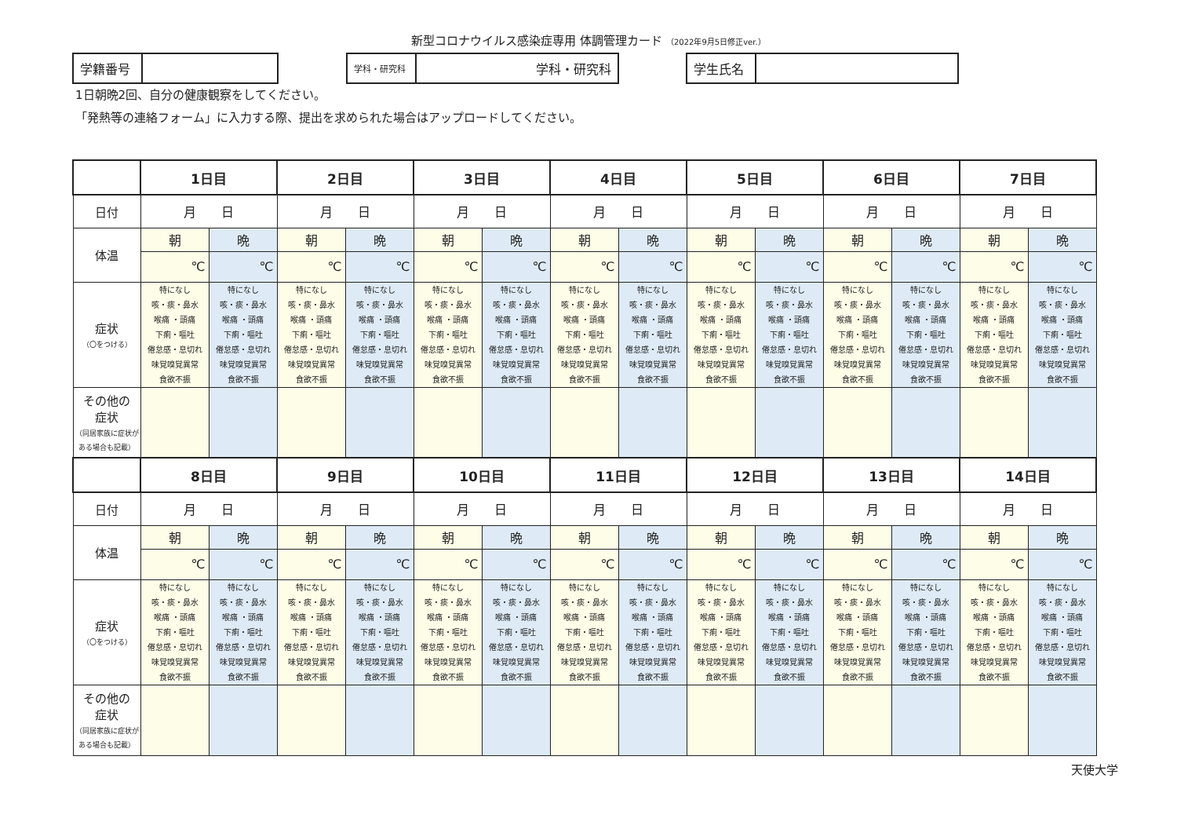新型コロナウイルス感染症専用 体調管理カード （2022年9月5日修正ver.）
| 学籍番号 | |
| 学科・研究科 | 学科・研究科 |
| 学生氏名 | |
1日朝晩2回、自分の健康観察をしてください。
「発熱等の連絡フォーム」に入力する際、提出を求められた場合はアップロードしてください。
| | 1日目 | | 2日目 | | 3日目 | | 4日目 | | 5日目 | | 6日目 | | 7日目 | |
| 日付 | 月 日 | | 月 日 | | 月 日 | | 月 日 | | 月 日 | | 月 日 | | 月 日 | |
| 体温 | 朝 | 晩 | 朝 | 晩 | 朝 | 晩 | 朝 | 晩 | 朝 | 晩 | 朝 | 晩 | 朝 | 晩 |
| | ℃ | ℃ | ℃ | ℃ | ℃ | ℃ | ℃ | ℃ | ℃ | ℃ | ℃ | ℃ | ℃ | ℃ |
| 症状 （〇をつける） | 特になし 咳・痰・鼻水 喉痛 ・頭痛 下痢・嘔吐 倦怠感・息切れ 味覚嗅覚異常 食欲不振 | 特になし 咳・痰・鼻水 喉痛 ・頭痛 下痢・嘔吐 倦怠感・息切れ 味覚嗅覚異常 食欲不振 | 特になし 咳・痰・鼻水 喉痛 ・頭痛 下痢・嘔吐 倦怠感・息切れ 味覚嗅覚異常 食欲不振 | 特になし 咳・痰・鼻水 喉痛 ・頭痛 下痢・嘔吐 倦怠感・息切れ 味覚嗅覚異常 食欲不振 | 特になし 咳・痰・鼻水 喉痛 ・頭痛 下痢・嘔吐 倦怠感・息切れ 味覚嗅覚異常 食欲不振 | 特になし 咳・痰・鼻水 喉痛 ・頭痛 下痢・嘔吐 倦怠感・息切れ 味覚嗅覚異常 食欲不振 | 特になし 咳・痰・鼻水 喉痛 ・頭痛 下痢・嘔吐 倦怠感・息切れ 味覚嗅覚異常 食欲不振 | 特になし 咳・痰・鼻水 喉痛 ・頭痛 下痢・嘔吐 倦怠感・息切れ 味覚嗅覚異常 食欲不振 | 特になし 咳・痰・鼻水 喉痛 ・頭痛 下痢・嘔吐 倦怠感・息切れ 味覚嗅覚異常 食欲不振 | 特になし 咳・痰・鼻水 喉痛 ・頭痛 下痢・嘔吐 倦怠感・息切れ 味覚嗅覚異常 食欲不振 | 特になし 咳・痰・鼻水 喉痛 ・頭痛 下痢・嘔吐 倦怠感・息切れ 味覚嗅覚異常 食欲不振 | 特になし 咳・痰・鼻水 喉痛 ・頭痛 下痢・嘔吐 倦怠感・息切れ 味覚嗅覚異常 食欲不振 | 特になし 咳・痰・鼻水 喉痛 ・頭痛 下痢・嘔吐 倦怠感・息切れ 味覚嗅覚異常 食欲不振 | 特になし 咳・痰・鼻水 喉痛 ・頭痛 下痢・嘔吐 倦怠感・息切れ 味覚嗅覚異常 食欲不振 |
| その他の 症状 （同居家族に症状がある場合も記載） | | | | | | | | | | | | | | |
| | 8日目 | | 9日目 | | 10日目 | | 11日目 | | 12日目 | | 13日目 | | 14日目 | |
| 日付 | 月 日 | | 月 日 | | 月 日 | | 月 日 | | 月 日 | | 月 日 | | 月 日 | |
| 体温 | 朝 | 晩 | 朝 | 晩 | 朝 | 晩 | 朝 | 晩 | 朝 | 晩 | 朝 | 晩 | 朝 | 晩 |
| | ℃ | ℃ | ℃ | ℃ | ℃ | ℃ | ℃ | ℃ | ℃ | ℃ | ℃ | ℃ | ℃ | ℃ |
| 症状 （〇をつける） | 特になし 咳・痰・鼻水 喉痛 ・頭痛 下痢・嘔吐 倦怠感・息切れ 味覚嗅覚異常 食欲不振 | 特になし 咳・痰・鼻水 喉痛 ・頭痛 下痢・嘔吐 倦怠感・息切れ 味覚嗅覚異常 食欲不振 | 特になし 咳・痰・鼻水 喉痛 ・頭痛 下痢・嘔吐 倦怠感・息切れ 味覚嗅覚異常 食欲不振 | 特になし 咳・痰・鼻水 喉痛 ・頭痛 下痢・嘔吐 倦怠感・息切れ 味覚嗅覚異常 食欲不振 | 特になし 咳・痰・鼻水 喉痛 ・頭痛 下痢・嘔吐 倦怠感・息切れ 味覚嗅覚異常 食欲不振 | 特になし 咳・痰・鼻水 喉痛 ・頭痛 下痢・嘔吐 倦怠感・息切れ 味覚嗅覚異常 食欲不振 | 特になし 咳・痰・鼻水 喉痛 ・頭痛 下痢・嘔吐 倦怠感・息切れ 味覚嗅覚異常 食欲不振 | 特になし 咳・痰・鼻水 喉痛 ・頭痛 下痢・嘔吐 倦怠感・息切れ 味覚嗅覚異常 食欲不振 | 特になし 咳・痰・鼻水 喉痛 ・頭痛 下痢・嘔吐 倦怠感・息切れ 味覚嗅覚異常 食欲不振 | 特になし 咳・痰・鼻水 喉痛 ・頭痛 下痢・嘔吐 倦怠感・息切れ 味覚嗅覚異常 食欲不振 | 特になし 咳・痰・鼻水 喉痛 ・頭痛 下痢・嘔吐 倦怠感・息切れ 味覚嗅覚異常 食欲不振 | 特になし 咳・痰・鼻水 喉痛 ・頭痛 下痢・嘔吐 倦怠感・息切れ 味覚嗅覚異常 食欲不振 | 特になし 咳・痰・鼻水 喉痛 ・頭痛 下痢・嘔吐 倦怠感・息切れ 味覚嗅覚異常 食欲不振 | 特になし 咳・痰・鼻水 喉痛 ・頭痛 下痢・嘔吐 倦怠感・息切れ 味覚嗅覚異常 食欲不振 |
| その他の 症状 （同居家族に症状がある場合も記載） | | | | | | | | | | | | | | |
天使大学